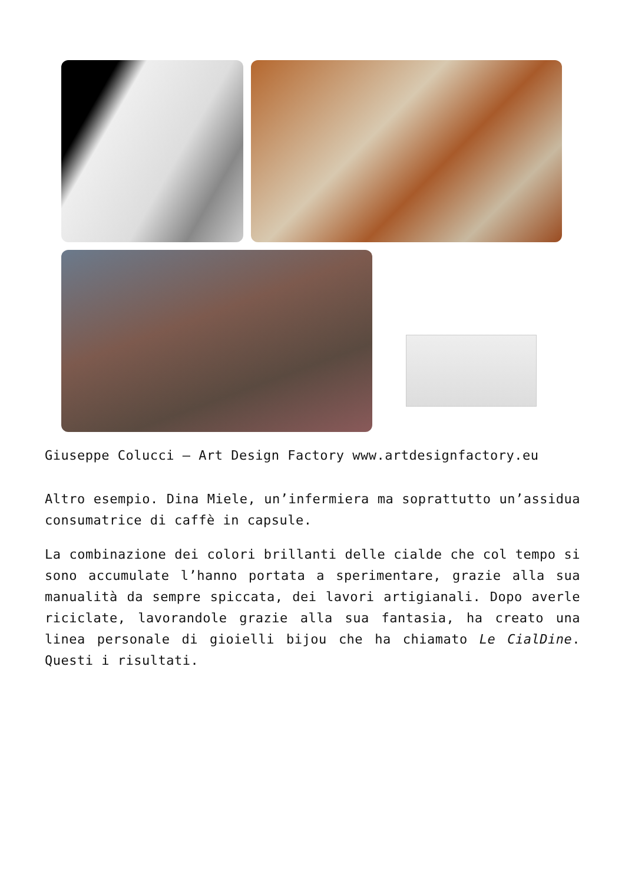Giuseppe Colucci – Art Design Factory www.artdesignfactory.eu
Altro esempio. Dina Miele, un’infermiera ma soprattutto un’assidua consumatrice di caffè in capsule.
La combinazione dei colori brillanti delle cialde che col tempo si sono accumulate l’hanno portata a sperimentare, grazie alla sua manualità da sempre spiccata, dei lavori artigianali. Dopo averle riciclate, lavorandole grazie alla sua fantasia, ha creato una linea personale di gioielli bijou che ha chiamato Le CialDine. Questi i risultati.